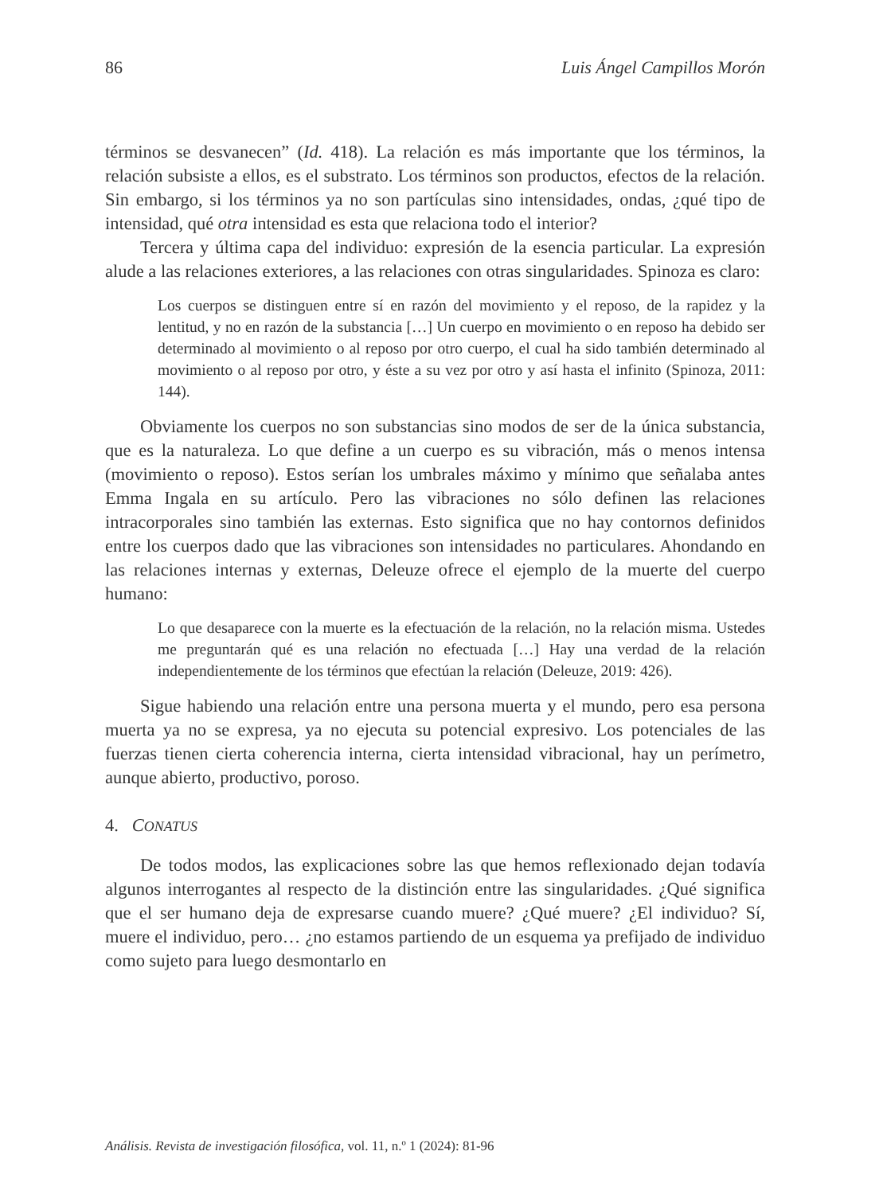86 Luis Ángel Campillos Morón
términos se desvanecen” (Id. 418). La relación es más importante que los términos, la relación subsiste a ellos, es el substrato. Los términos son productos, efectos de la relación. Sin embargo, si los términos ya no son partículas sino intensidades, ondas, ¿qué tipo de intensidad, qué otra intensidad es esta que relaciona todo el interior?
Tercera y última capa del individuo: expresión de la esencia particular. La expresión alude a las relaciones exteriores, a las relaciones con otras singularidades. Spinoza es claro:
Los cuerpos se distinguen entre sí en razón del movimiento y el reposo, de la rapidez y la lentitud, y no en razón de la substancia […] Un cuerpo en movimiento o en reposo ha debido ser determinado al movimiento o al reposo por otro cuerpo, el cual ha sido también determinado al movimiento o al reposo por otro, y éste a su vez por otro y así hasta el infinito (Spinoza, 2011: 144).
Obviamente los cuerpos no son substancias sino modos de ser de la única substancia, que es la naturaleza. Lo que define a un cuerpo es su vibración, más o menos intensa (movimiento o reposo). Estos serían los umbrales máximo y mínimo que señalaba antes Emma Ingala en su artículo. Pero las vibraciones no sólo definen las relaciones intracorporales sino también las externas. Esto significa que no hay contornos definidos entre los cuerpos dado que las vibraciones son intensidades no particulares. Ahondando en las relaciones internas y externas, Deleuze ofrece el ejemplo de la muerte del cuerpo humano:
Lo que desaparece con la muerte es la efectuación de la relación, no la relación misma. Ustedes me preguntarán qué es una relación no efectuada […] Hay una verdad de la relación independientemente de los términos que efectúan la relación (Deleuze, 2019: 426).
Sigue habiendo una relación entre una persona muerta y el mundo, pero esa persona muerta ya no se expresa, ya no ejecuta su potencial expresivo. Los potenciales de las fuerzas tienen cierta coherencia interna, cierta intensidad vibracional, hay un perímetro, aunque abierto, productivo, poroso.
4. CONATUS
De todos modos, las explicaciones sobre las que hemos reflexionado dejan todavía algunos interrogantes al respecto de la distinción entre las singularidades. ¿Qué significa que el ser humano deja de expresarse cuando muere? ¿Qué muere? ¿El individuo? Sí, muere el individuo, pero… ¿no estamos partiendo de un esquema ya prefijado de individuo como sujeto para luego desmontarlo en
Análisis. Revista de investigación filosófica, vol. 11, n.º 1 (2024): 81-96